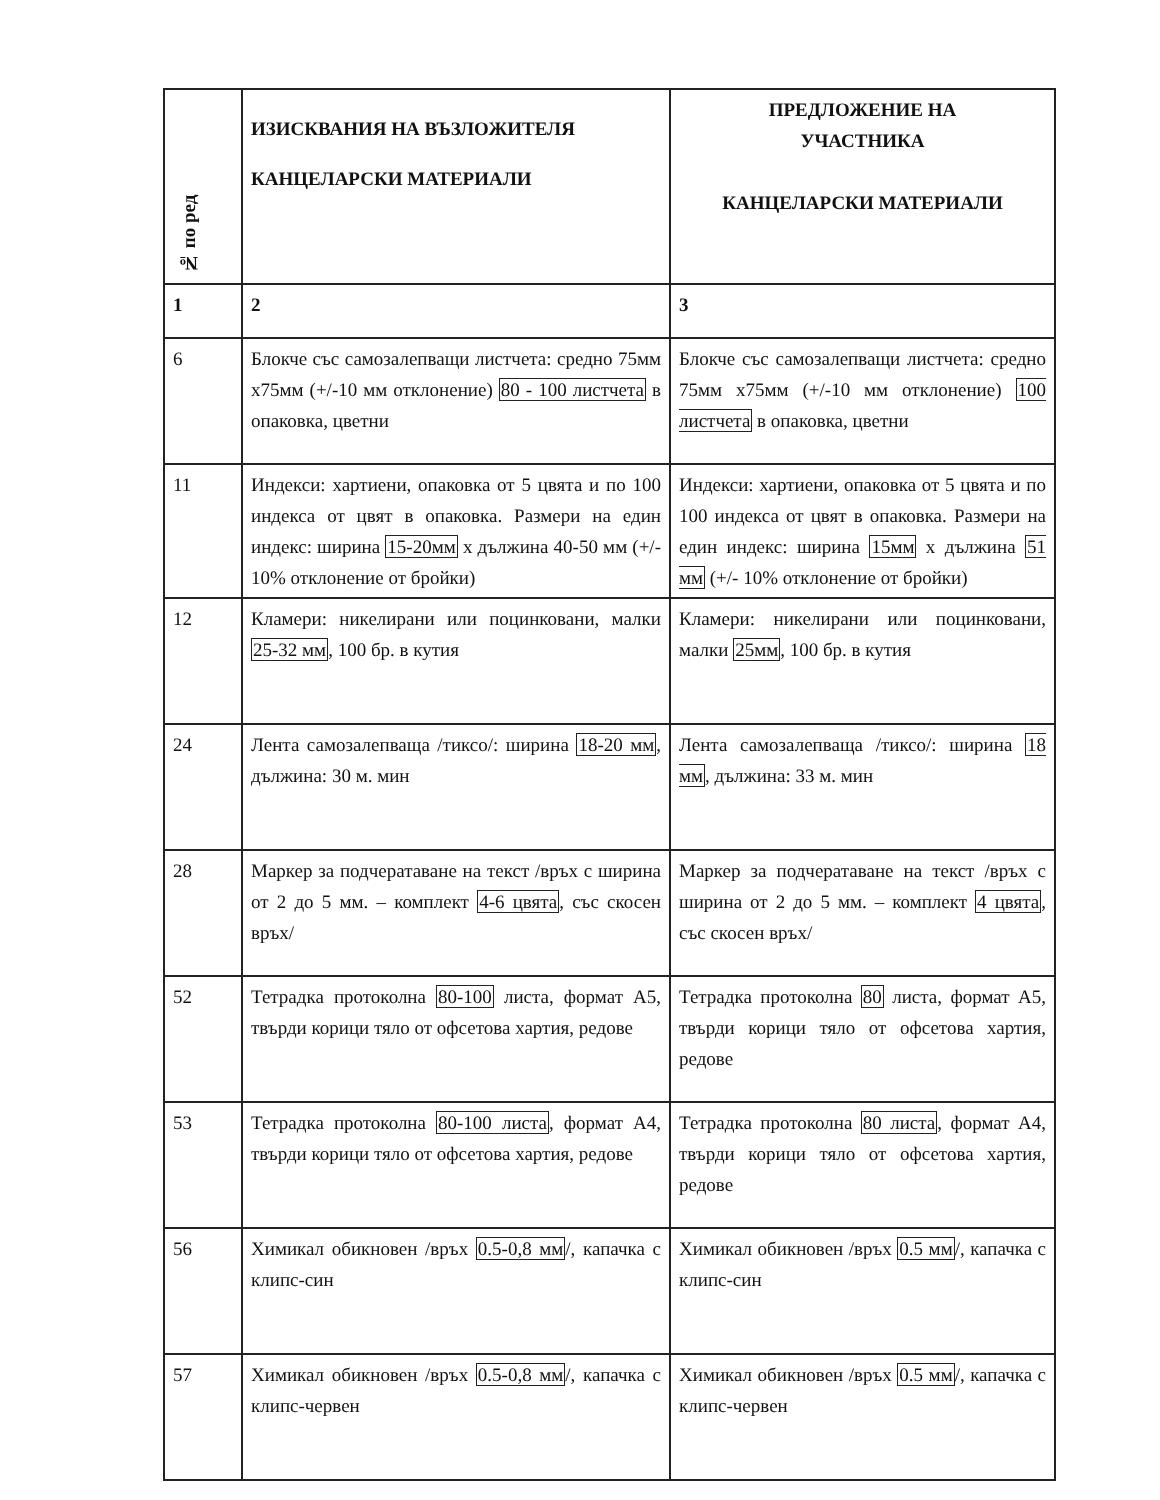| № по ред | ИЗИСКВАНИЯ НА ВЪЗЛОЖИТЕЛЯ КАНЦЕЛАРСКИ МАТЕРИАЛИ | ПРЕДЛОЖЕНИЕ НА УЧАСТНИКА КАНЦЕЛАРСКИ МАТЕРИАЛИ |
| --- | --- | --- |
| 1 | 2 | 3 |
| 6 | Блокче със самозалепващи листчета: средно 75мм х75мм (+/-10 мм отклонение) 80 - 100 листчета в опаковка, цветни | Блокче със самозалепващи листчета: средно 75мм х75мм (+/-10 мм отклонение) 100 листчета в опаковка, цветни |
| 11 | Индекси: хартиени, опаковка от 5 цвята и по 100 индекса от цвят в опаковка. Размери на един индекс: ширина 15-20мм х дължина 40-50 мм (+/- 10% отклонение от бройки) | Индекси: хартиени, опаковка от 5 цвята и по 100 индекса от цвят в опаковка. Размери на един индекс: ширина 15мм х дължина 51 мм (+/- 10% отклонение от бройки) |
| 12 | Кламери: никелирани или поцинковани, малки 25-32 мм , 100 бр. в кутия | Кламери: никелирани или поцинковани, малки 25мм , 100 бр. в кутия |
| 24 | Лента самозалепваща /тиксо/: ширина 18-20 мм , дължина: 30 м. мин | Лента самозалепваща /тиксо/: ширина 18 мм , дължина: 33 м. мин |
| 28 | Маркер за подчератаване на текст /връх с ширина от 2 до 5 мм. – комплект 4-6 цвята , със скосен връх/ | Маркер за подчератаване на текст /връх с ширина от 2 до 5 мм. – комплект 4 цвята , със скосен връх/ |
| 52 | Тетрадка протоколна 80-100 листа, формат А5, твърди корици тяло от офсетова хартия, редове | Тетрадка протоколна 80 листа, формат А5, твърди корици тяло от офсетова хартия, редове |
| 53 | Тетрадка протоколна 80-100 листа , формат А4, твърди корици тяло от офсетова хартия, редове | Тетрадка протоколна 80 листа , формат А4, твърди корици тяло от офсетова хартия, редове |
| 56 | Химикал обикновен /връх 0.5-0,8 мм /, капачка с клипс-син | Химикал обикновен /връх 0.5 мм /, капачка с клипс-син |
| 57 | Химикал обикновен /връх 0.5-0,8 мм /, капачка с клипс-червен | Химикал обикновен /връх 0.5 мм /, капачка с клипс-червен |